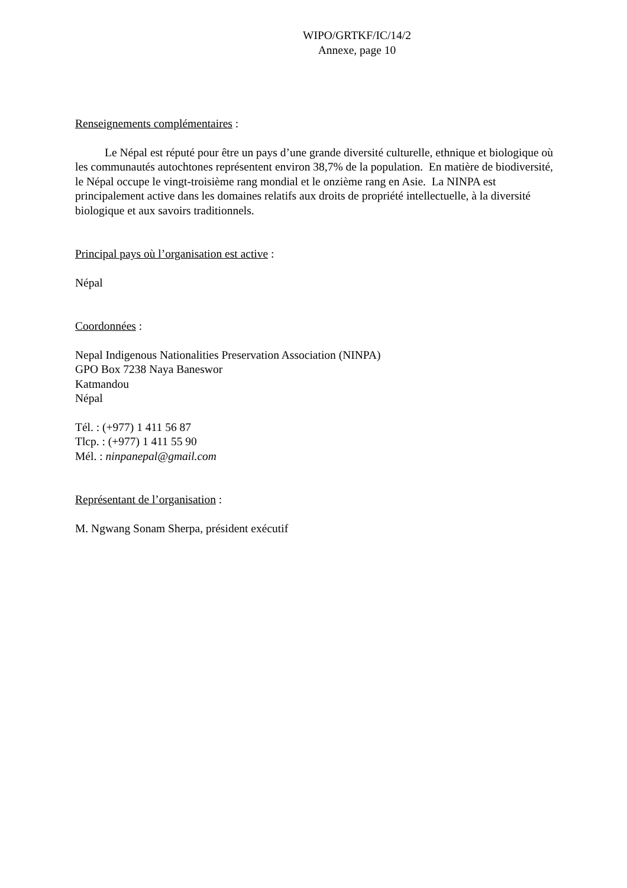WIPO/GRTKF/IC/14/2
Annexe, page 10
Renseignements complémentaires :
Le Népal est réputé pour être un pays d’une grande diversité culturelle, ethnique et biologique où les communautés autochtones représentent environ 38,7% de la population. En matière de biodiversité, le Népal occupe le vingt-troisième rang mondial et le onzième rang en Asie. La NINPA est principalement active dans les domaines relatifs aux droits de propriété intellectuelle, à la diversité biologique et aux savoirs traditionnels.
Principal pays où l’organisation est active :
Népal
Coordonnées :
Nepal Indigenous Nationalities Preservation Association (NINPA)
GPO Box 7238 Naya Baneswor
Katmandou
Népal
Tél. : (+977) 1 411 56 87
Tlcp. : (+977) 1 411 55 90
Mél. : ninpanepal@gmail.com
Représentant de l’organisation :
M. Ngwang Sonam Sherpa, président exécutif